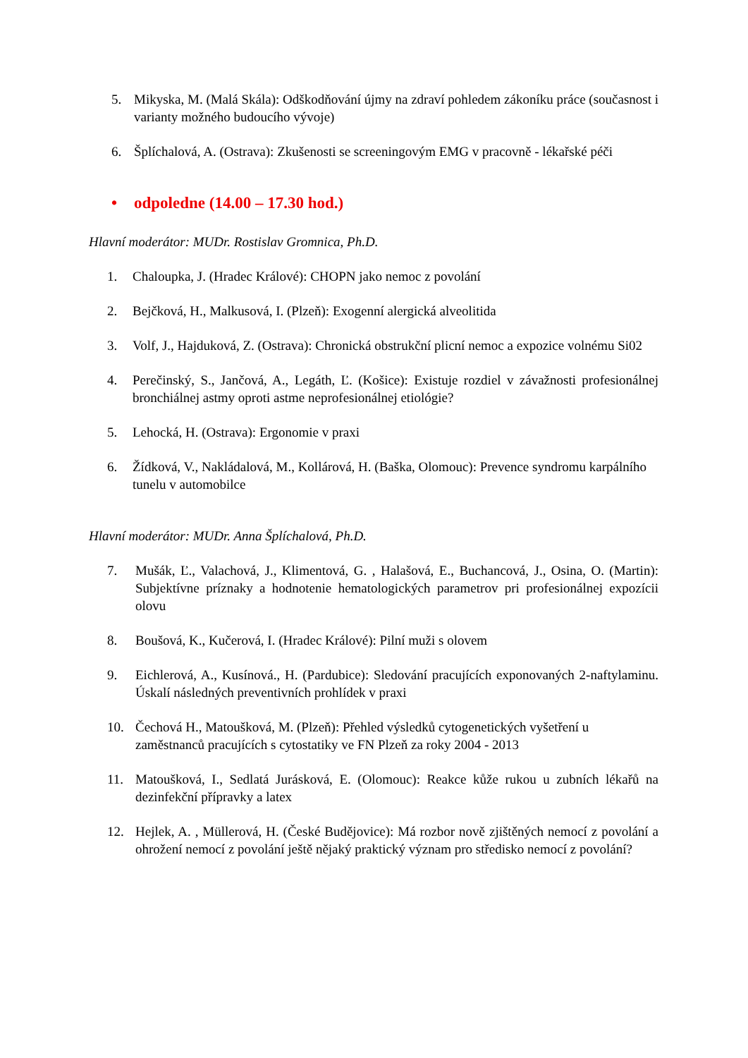5. Mikyska, M. (Malá Skála): Odškodňování újmy na zdraví pohledem zákoníku práce (současnost i varianty možného budoucího vývoje)
6. Šplíchalová, A. (Ostrava): Zkušenosti se screeningovým EMG v pracovně - lékařské péči
• odpoledne (14.00 – 17.30 hod.)
Hlavní moderátor: MUDr. Rostislav Gromnica, Ph.D.
1. Chaloupka, J. (Hradec Králové): CHOPN jako nemoc z povolání
2. Bejčková, H., Malkusová, I. (Plzeň): Exogenní alergická alveolitida
3. Volf, J., Hajduková, Z. (Ostrava): Chronická obstrukční plicní nemoc a expozice volnému Si02
4. Perečinský, S., Jančová, A., Legáth, Ľ. (Košice): Existuje rozdiel v závažnosti profesionálnej bronchiálnej astmy oproti astme neprofesionálnej etiológie?
5. Lehocká, H. (Ostrava): Ergonomie v praxi
6. Žídková, V., Nakládalová, M., Kollárová, H. (Baška, Olomouc): Prevence syndromu karpálního tunelu v automobilce
Hlavní moderátor: MUDr. Anna Šplíchalová, Ph.D.
7. Mušák, Ľ., Valachová, J., Klimentová, G. , Halašová, E., Buchancová, J., Osina, O. (Martin): Subjektívne príznaky a hodnotenie hematologických parametrov pri profesionálnej expozícii olovu
8. Boušová, K., Kučerová, I. (Hradec Králové): Pilní muži s olovem
9. Eichlerová, A., Kusínová., H. (Pardubice): Sledování pracujících exponovaných 2-naftylaminu. Úskalí následných preventivních prohlídek v praxi
10. Čechová H., Matoušková, M. (Plzeň): Přehled výsledků cytogenetických vyšetření u zaměstnanců pracujících s cytostatiky ve FN Plzeň za roky 2004 - 2013
11. Matoušková, I., Sedlatá Jurásková, E. (Olomouc): Reakce kůže rukou u zubních lékařů na dezinfekční přípravky a latex
12. Hejlek, A. , Müllerová, H. (České Budějovice): Má rozbor nově zjištěných nemocí z povolání a ohrožení nemocí z povolání ještě nějaký praktický význam pro středisko nemocí z povolání?